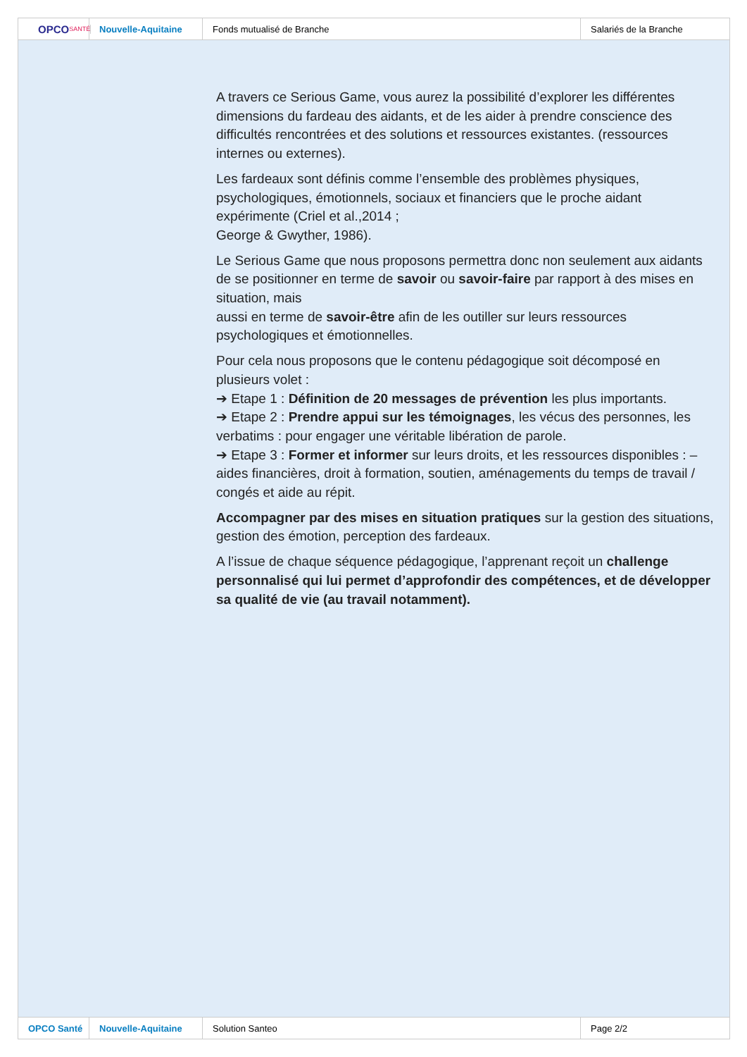OPCO SANTÉ
Nouvelle-Aquitaine Fonds mutualisé de Branche Salariés de la Branche
A travers ce Serious Game, vous aurez la possibilité d’explorer les différentes dimensions du fardeau des aidants, et de les aider à prendre conscience des difficultés rencontrées et des solutions et ressources existantes. (ressources internes ou externes).
Les fardeaux sont définis comme l’ensemble des problèmes physiques, psychologiques, émotionnels, sociaux et financiers que le proche aidant expérimente (Criel et al.,2014 ;
George & Gwyther, 1986).
Le Serious Game que nous proposons permettra donc non seulement aux aidants de se positionner en terme de savoir ou savoir-faire par rapport à des mises en situation, mais
aussi en terme de savoir-être afin de les outiller sur leurs ressources psychologiques et émotionnelles.
Pour cela nous proposons que le contenu pédagogique soit décomposé en plusieurs volet :
➔ Etape 1 : Définition de 20 messages de prévention les plus importants.
➔ Etape 2 : Prendre appui sur les témoignages, les vécus des personnes, les verbatims : pour engager une véritable libération de parole.
➔ Etape 3 : Former et informer sur leurs droits, et les ressources disponibles : – aides financières, droit à formation, soutien, aménagements du temps de travail / congés et aide au répit.
Accompagner par des mises en situation pratiques sur la gestion des situations, gestion des émotion, perception des fardeaux.
A l’issue de chaque séquence pédagogique, l’apprenant reçoit un challenge personnalisé qui lui permet d’approfondir des compétences, et de développer sa qualité de vie (au travail notamment).
OPCO Santé Nouvelle-Aquitaine Solution Santeo Page 2/2